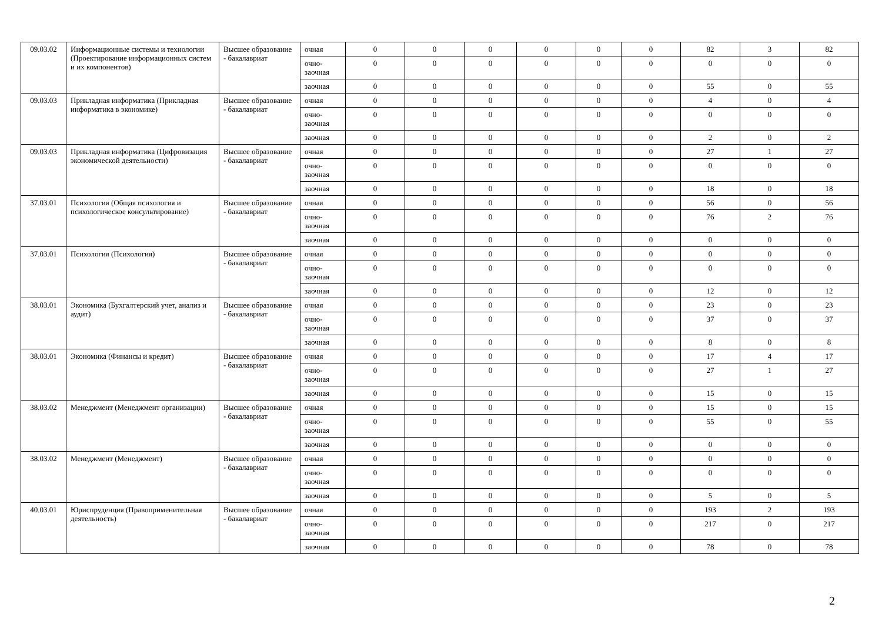| 09.03.02 | Информационные системы и технологии (Проектирование информационных систем и их компонентов) | Высшее образование - бакалавриат | очная | 0 | 0 | 0 | 0 | 0 | 0 | 82 | 3 | 82 |
| | | | очно-заочная | 0 | 0 | 0 | 0 | 0 | 0 | 0 | 0 | 0 |
| | | | заочная | 0 | 0 | 0 | 0 | 0 | 0 | 55 | 0 | 55 |
| 09.03.03 | Прикладная информатика (Прикладная информатика в экономике) | Высшее образование - бакалавриат | очная | 0 | 0 | 0 | 0 | 0 | 0 | 4 | 0 | 4 |
| | | | очно-заочная | 0 | 0 | 0 | 0 | 0 | 0 | 0 | 0 | 0 |
| | | | заочная | 0 | 0 | 0 | 0 | 0 | 0 | 2 | 0 | 2 |
| 09.03.03 | Прикладная информатика (Цифровизация экономической деятельности) | Высшее образование - бакалавриат | очная | 0 | 0 | 0 | 0 | 0 | 0 | 27 | 1 | 27 |
| | | | очно-заочная | 0 | 0 | 0 | 0 | 0 | 0 | 0 | 0 | 0 |
| | | | заочная | 0 | 0 | 0 | 0 | 0 | 0 | 18 | 0 | 18 |
| 37.03.01 | Психология (Общая психология и психологическое консультирование) | Высшее образование - бакалавриат | очная | 0 | 0 | 0 | 0 | 0 | 0 | 56 | 0 | 56 |
| | | | очно-заочная | 0 | 0 | 0 | 0 | 0 | 0 | 76 | 2 | 76 |
| | | | заочная | 0 | 0 | 0 | 0 | 0 | 0 | 0 | 0 | 0 |
| 37.03.01 | Психология (Психология) | Высшее образование - бакалавриат | очная | 0 | 0 | 0 | 0 | 0 | 0 | 0 | 0 | 0 |
| | | | очно-заочная | 0 | 0 | 0 | 0 | 0 | 0 | 0 | 0 | 0 |
| | | | заочная | 0 | 0 | 0 | 0 | 0 | 0 | 12 | 0 | 12 |
| 38.03.01 | Экономика (Бухгалтерский учет, анализ и аудит) | Высшее образование - бакалавриат | очная | 0 | 0 | 0 | 0 | 0 | 0 | 23 | 0 | 23 |
| | | | очно-заочная | 0 | 0 | 0 | 0 | 0 | 0 | 37 | 0 | 37 |
| | | | заочная | 0 | 0 | 0 | 0 | 0 | 0 | 8 | 0 | 8 |
| 38.03.01 | Экономика (Финансы и кредит) | Высшее образование - бакалавриат | очная | 0 | 0 | 0 | 0 | 0 | 0 | 17 | 4 | 17 |
| | | | очно-заочная | 0 | 0 | 0 | 0 | 0 | 0 | 27 | 1 | 27 |
| | | | заочная | 0 | 0 | 0 | 0 | 0 | 0 | 15 | 0 | 15 |
| 38.03.02 | Менеджмент (Менеджмент организации) | Высшее образование - бакалавриат | очная | 0 | 0 | 0 | 0 | 0 | 0 | 15 | 0 | 15 |
| | | | очно-заочная | 0 | 0 | 0 | 0 | 0 | 0 | 55 | 0 | 55 |
| | | | заочная | 0 | 0 | 0 | 0 | 0 | 0 | 0 | 0 | 0 |
| 38.03.02 | Менеджмент (Менеджмент) | Высшее образование - бакалавриат | очная | 0 | 0 | 0 | 0 | 0 | 0 | 0 | 0 | 0 |
| | | | очно-заочная | 0 | 0 | 0 | 0 | 0 | 0 | 0 | 0 | 0 |
| | | | заочная | 0 | 0 | 0 | 0 | 0 | 0 | 5 | 0 | 5 |
| 40.03.01 | Юриспруденция (Правоприменительная деятельность) | Высшее образование - бакалавриат | очная | 0 | 0 | 0 | 0 | 0 | 0 | 193 | 2 | 193 |
| | | | очно-заочная | 0 | 0 | 0 | 0 | 0 | 0 | 217 | 0 | 217 |
| | | | заочная | 0 | 0 | 0 | 0 | 0 | 0 | 78 | 0 | 78 |
2